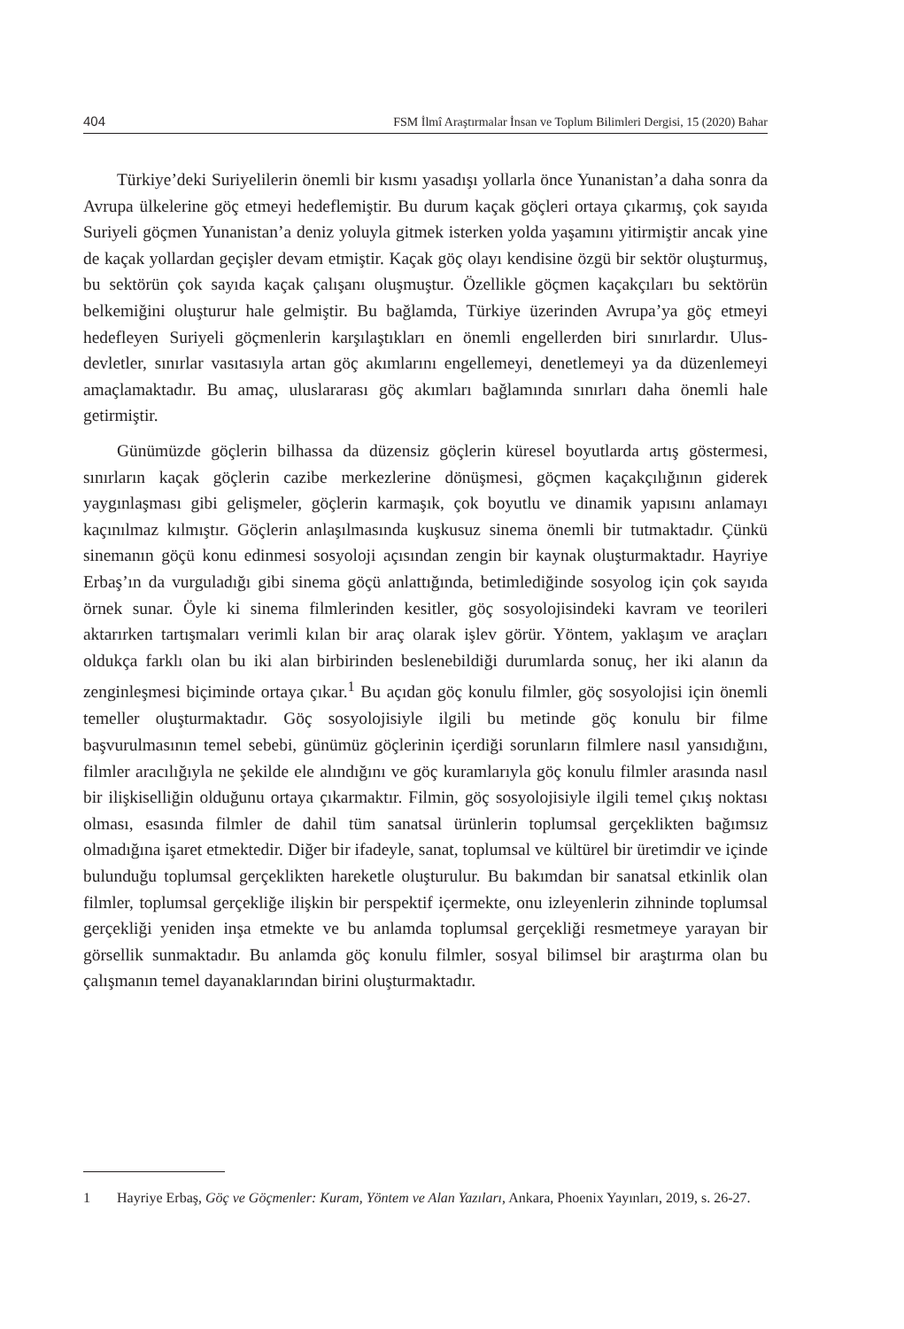404 FSM İlmî Araştırmalar İnsan ve Toplum Bilimleri Dergisi, 15 (2020) Bahar
Türkiye’deki Suriyelilerin önemli bir kısmı yasadışı yollarla önce Yunanistan’a daha sonra da Avrupa ülkelerine göç etmeyi hedeflemiştir. Bu durum kaçak göçleri ortaya çıkarmış, çok sayıda Suriyeli göçmen Yunanistan’a deniz yoluyla gitmek isterken yolda yaşamını yitirmiştir ancak yine de kaçak yollardan geçişler devam etmiştir. Kaçak göç olayı kendisine özgü bir sektör oluşturmuş, bu sektörün çok sayıda kaçak çalışanı oluşmuştur. Özellikle göçmen kaçakçıları bu sektörün belkemiğini oluşturur hale gelmiştir. Bu bağlamda, Türkiye üzerinden Avrupa’ya göç etmeyi hedefleyen Suriyeli göçmenlerin karşılaştıkları en önemli engellerden biri sınırlardır. Ulus-devletler, sınırlar vasıtasıyla artan göç akımlarını engellemeyi, denetlemeyi ya da düzenlemeyi amaçlamaktadır. Bu amaç, uluslararası göç akımları bağlamında sınırları daha önemli hale getirmiştir.
Günümüzde göçlerin bilhassa da düzensiz göçlerin küresel boyutlarda artış göstermesi, sınırların kaçak göçlerin cazibe merkezlerine dönüşmesi, göçmen kaçakçılığının giderek yaygınlaşması gibi gelişmeler, göçlerin karmaşık, çok boyutlu ve dinamik yapısını anlamayı kaçınılmaz kılmıştır. Göçlerin anlaşılmasında kuşkusuz sinema önemli bir tutmaktadır. Çünkü sinemanın göçü konu edinmesi sosyoloji açısından zengin bir kaynak oluşturmaktadır. Hayriye Erbaş’ın da vurguladığı gibi sinema göçü anlattığında, betimlediğinde sosyolog için çok sayıda örnek sunar. Öyle ki sinema filmlerinden kesitler, göç sosyolojisindeki kavram ve teorileri aktarırken tartışmaları verimli kılan bir araç olarak işlev görür. Yöntem, yaklaşım ve araçları oldukça farklı olan bu iki alan birbirinden beslenebildiği durumlarda sonuç, her iki alanın da zenginleşmesi biçiminde ortaya çıkar.<sup>1</sup> Bu açıdan göç konulu filmler, göç sosyolojisi için önemli temeller oluşturmaktadır. Göç sosyolojisiyle ilgili bu metinde göç konulu bir filme başvurulmasının temel sebebi, günümüz göçlerinin içerdiği sorunların filmlere nasıl yansıdığını, filmler aracılığıyla ne şekilde ele alındığını ve göç kuramlarıyla göç konulu filmler arasında nasıl bir ilişkiselliğin olduğunu ortaya çıkarmaktır. Filmin, göç sosyolojisiyle ilgili temel çıkış noktası olması, esasında filmler de dahil tüm sanatsal ürünlerin toplumsal gerçeklikten bağımsız olmadığına işaret etmektedir. Diğer bir ifadeyle, sanat, toplumsal ve kültürel bir üretimdir ve içinde bulunduğu toplumsal gerçeklikten hareketle oluşturulur. Bu bakımdan bir sanatsal etkinlik olan filmler, toplumsal gerçekliğe ilişkin bir perspektif içermekte, onu izleyenlerin zihninde toplumsal gerçekliği yeniden inşa etmekte ve bu anlamda toplumsal gerçekliği resmetmeye yarayan bir görsellik sunmaktadır. Bu anlamda göç konulu filmler, sosyal bilimsel bir araştırma olan bu çalışmanın temel dayanaklarından birini oluşturmaktadır.
1 Hayriye Erbaş, Göç ve Göçmenler: Kuram, Yöntem ve Alan Yazıları, Ankara, Phoenix Yayınları, 2019, s. 26-27.